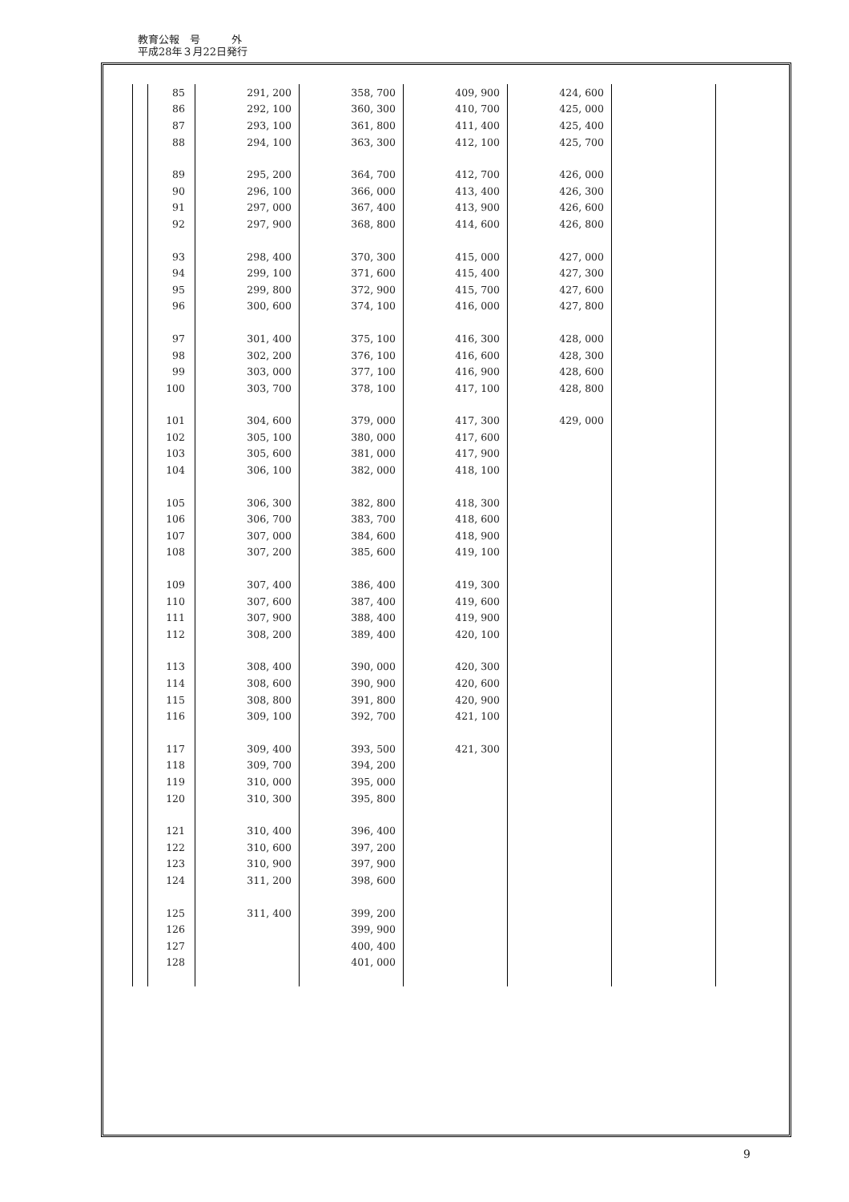教育公報　号　　　外
平成28年３月22日発行
| | 85 | 291, 200 | 358, 700 | 409, 900 | 424, 600 | |
| | 86 | 292, 100 | 360, 300 | 410, 700 | 425, 000 | |
| | 87 | 293, 100 | 361, 800 | 411, 400 | 425, 400 | |
| | 88 | 294, 100 | 363, 300 | 412, 100 | 425, 700 | |
| | 89 | 295, 200 | 364, 700 | 412, 700 | 426, 000 | |
| | 90 | 296, 100 | 366, 000 | 413, 400 | 426, 300 | |
| | 91 | 297, 000 | 367, 400 | 413, 900 | 426, 600 | |
| | 92 | 297, 900 | 368, 800 | 414, 600 | 426, 800 | |
| | 93 | 298, 400 | 370, 300 | 415, 000 | 427, 000 | |
| | 94 | 299, 100 | 371, 600 | 415, 400 | 427, 300 | |
| | 95 | 299, 800 | 372, 900 | 415, 700 | 427, 600 | |
| | 96 | 300, 600 | 374, 100 | 416, 000 | 427, 800 | |
| | 97 | 301, 400 | 375, 100 | 416, 300 | 428, 000 | |
| | 98 | 302, 200 | 376, 100 | 416, 600 | 428, 300 | |
| | 99 | 303, 000 | 377, 100 | 416, 900 | 428, 600 | |
| | 100 | 303, 700 | 378, 100 | 417, 100 | 428, 800 | |
| | 101 | 304, 600 | 379, 000 | 417, 300 | 429, 000 | |
| | 102 | 305, 100 | 380, 000 | 417, 600 | | |
| | 103 | 305, 600 | 381, 000 | 417, 900 | | |
| | 104 | 306, 100 | 382, 000 | 418, 100 | | |
| | 105 | 306, 300 | 382, 800 | 418, 300 | | |
| | 106 | 306, 700 | 383, 700 | 418, 600 | | |
| | 107 | 307, 000 | 384, 600 | 418, 900 | | |
| | 108 | 307, 200 | 385, 600 | 419, 100 | | |
| | 109 | 307, 400 | 386, 400 | 419, 300 | | |
| | 110 | 307, 600 | 387, 400 | 419, 600 | | |
| | 111 | 307, 900 | 388, 400 | 419, 900 | | |
| | 112 | 308, 200 | 389, 400 | 420, 100 | | |
| | 113 | 308, 400 | 390, 000 | 420, 300 | | |
| | 114 | 308, 600 | 390, 900 | 420, 600 | | |
| | 115 | 308, 800 | 391, 800 | 420, 900 | | |
| | 116 | 309, 100 | 392, 700 | 421, 100 | | |
| | 117 | 309, 400 | 393, 500 | 421, 300 | | |
| | 118 | 309, 700 | 394, 200 | | | |
| | 119 | 310, 000 | 395, 000 | | | |
| | 120 | 310, 300 | 395, 800 | | | |
| | 121 | 310, 400 | 396, 400 | | | |
| | 122 | 310, 600 | 397, 200 | | | |
| | 123 | 310, 900 | 397, 900 | | | |
| | 124 | 311, 200 | 398, 600 | | | |
| | 125 | 311, 400 | 399, 200 | | | |
| | 126 | | 399, 900 | | | |
| | 127 | | 400, 400 | | | |
| | 128 | | 401, 000 | | | |
9